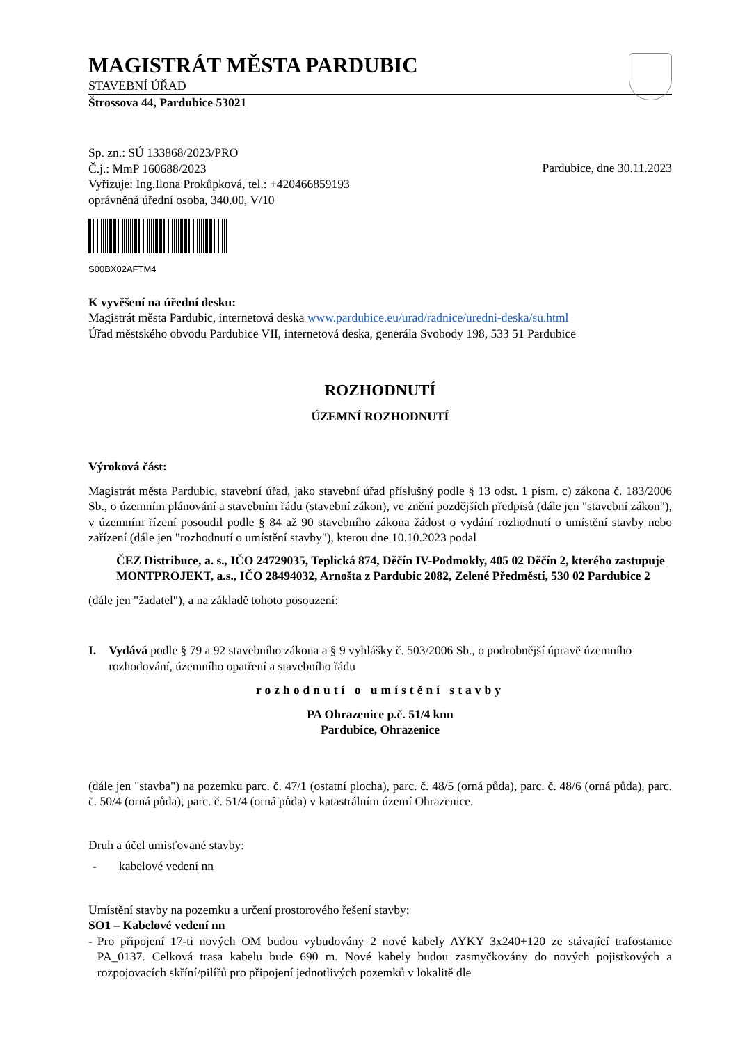MAGISTRÁT MĚSTA PARDUBIC
STAVEBNÍ ÚŘAD
Štrossova 44, Pardubice 53021
Sp. zn.: SÚ 133868/2023/PRO
Č.j.: MmP 160688/2023
Vyřizuje: Ing.Ilona Prokůpková, tel.: +420466859193
oprávněná úřední osoba, 340.00, V/10
Pardubice, dne 30.11.2023
S00BX02AFTM4
K vyvěšení na úřední desku:
Magistrát města Pardubic, internetová deska www.pardubice.eu/urad/radnice/uredni-deska/su.html
Úřad městského obvodu Pardubice VII, internetová deska, generála Svobody 198, 533 51 Pardubice
ROZHODNUTÍ
ÚZEMNÍ ROZHODNUTÍ
Výroková část:
Magistrát města Pardubic, stavební úřad, jako stavební úřad příslušný podle § 13 odst. 1 písm. c) zákona č. 183/2006 Sb., o územním plánování a stavebním řádu (stavební zákon), ve znění pozdějších předpisů (dále jen "stavební zákon"), v územním řízení posoudil podle § 84 až 90 stavebního zákona žádost o vydání rozhodnutí o umístění stavby nebo zařízení (dále jen "rozhodnutí o umístění stavby"), kterou dne 10.10.2023 podal
ČEZ Distribuce, a. s., IČO 24729035, Teplická 874, Děčín IV-Podmokly, 405 02 Děčín 2, kterého zastupuje MONTPROJEKT, a.s., IČO 28494032, Arnošta z Pardubic 2082, Zelené Předměstí, 530 02 Pardubice 2
(dále jen "žadatel"), a na základě tohoto posouzení:
I. Vydává podle § 79 a 92 stavebního zákona a § 9 vyhlášky č. 503/2006 Sb., o podrobnější úpravě územního rozhodování, územního opatření a stavebního řádu
rozhodnutí o umístění stavby
PA Ohrazenice p.č. 51/4 knn
Pardubice, Ohrazenice
(dále jen "stavba") na pozemku parc. č. 47/1 (ostatní plocha), parc. č. 48/5 (orná půda), parc. č. 48/6 (orná půda), parc. č. 50/4 (orná půda), parc. č. 51/4 (orná půda) v katastrálním území Ohrazenice.
Druh a účel umisťované stavby:
- kabelové vedení nn
Umístění stavby na pozemku a určení prostorového řešení stavby:
SO1 – Kabelové vedení nn
- Pro připojení 17-ti nových OM budou vybudovány 2 nové kabely AYKY 3x240+120 ze stávající trafostanice PA_0137. Celková trasa kabelu bude 690 m. Nové kabely budou zasmyčkovány do nových pojistkových a rozpojovacích skříní/pilířů pro připojení jednotlivých pozemků v lokalitě dle